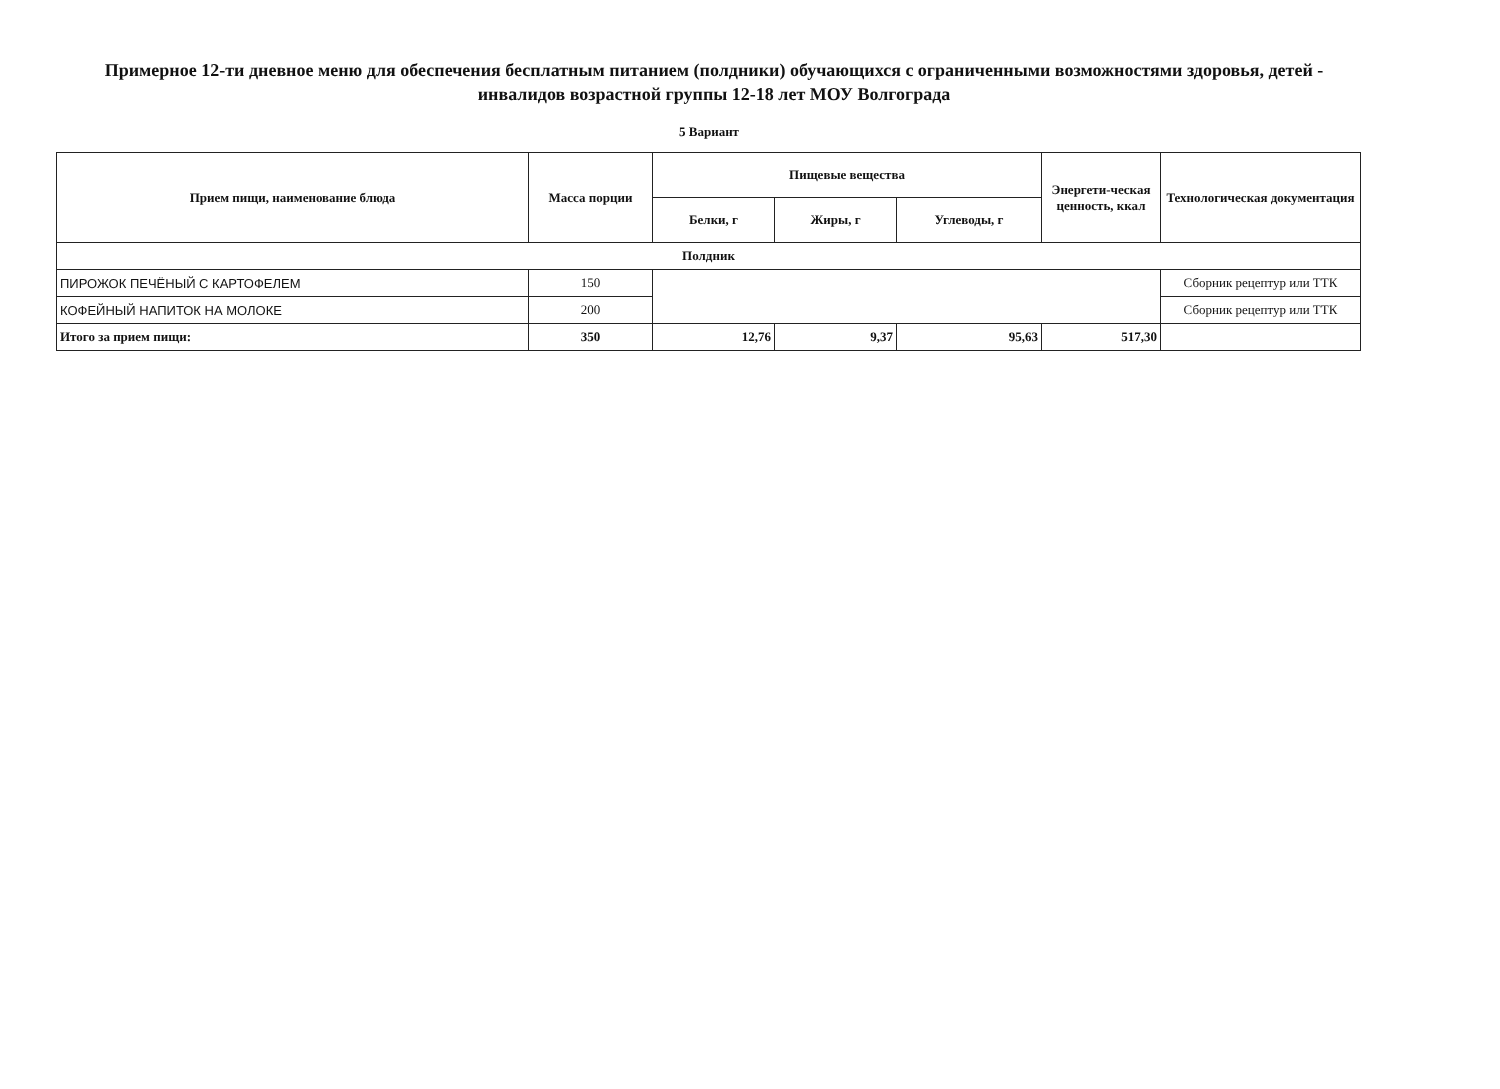Примерное 12-ти дневное меню для обеспечения бесплатным питанием (полдники) обучающихся с ограниченными возможностями здоровья, детей - инвалидов возрастной группы 12-18 лет МОУ Волгограда
5 Вариант
| Прием пищи, наименование блюда | Масса порции | Пищевые вещества | | | Энергети-ческая ценность, ккал | Технологическая документация |
| --- | --- | --- | --- | --- | --- | --- |
| | | Белки, г | Жиры, г | Углеводы, г | | |
| Полдник | | | | | | |
| ПИРОЖОК ПЕЧЁНЫЙ С КАРТОФЕЛЕМ | 150 | | | | | Сборник рецептур или ТТК |
| КОФЕЙНЫЙ НАПИТОК НА МОЛОКЕ | 200 | | | | | Сборник рецептур или ТТК |
| Итого за прием пищи: | 350 | 12,76 | 9,37 | 95,63 | 517,30 | |